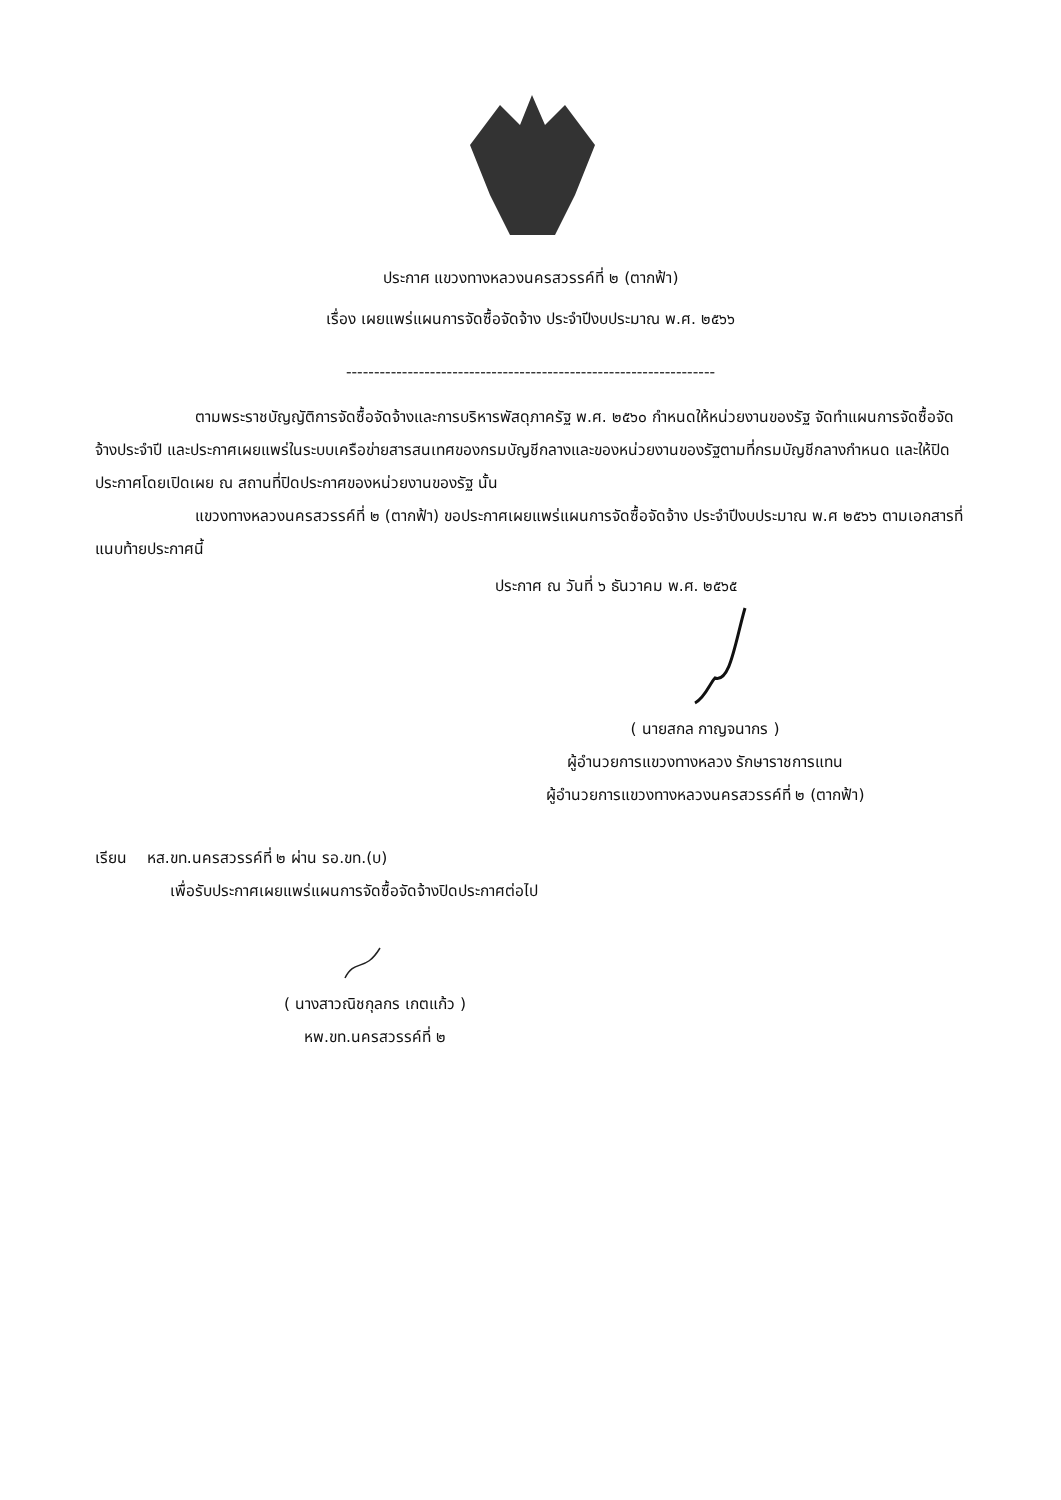ประกาศ แขวงทางหลวงนครสวรรค์ที่ ๒ (ตากฟ้า)
เรื่อง เผยแพร่แผนการจัดซื้อจัดจ้าง ประจำปีงบประมาณ พ.ศ. ๒๕๖๖
------------------------------------------------------------------
ตามพระราชบัญญัติการจัดซื้อจัดจ้างและการบริหารพัสดุภาครัฐ พ.ศ. ๒๕๖๐ กำหนดให้หน่วยงานของรัฐ จัดทำแผนการจัดซื้อจัดจ้างประจำปี และประกาศเผยแพร่ในระบบเครือข่ายสารสนเทศของกรมบัญชีกลางและของหน่วยงานของรัฐตามที่กรมบัญชีกลางกำหนด และให้ปิดประกาศโดยเปิดเผย ณ สถานที่ปิดประกาศของหน่วยงานของรัฐ นั้น
แขวงทางหลวงนครสวรรค์ที่ ๒ (ตากฟ้า) ขอประกาศเผยแพร่แผนการจัดซื้อจัดจ้าง ประจำปีงบประมาณ พ.ศ ๒๕๖๖ ตามเอกสารที่แนบท้ายประกาศนี้
ประกาศ ณ วันที่ ๖ ธันวาคม พ.ศ. ๒๕๖๕
( นายสกล กาญจนากร )
ผู้อำนวยการแขวงทางหลวง รักษาราชการแทน
ผู้อำนวยการแขวงทางหลวงนครสวรรค์ที่ ๒ (ตากฟ้า)
เรียน หส.ขท.นครสวรรค์ที่ ๒ ผ่าน รอ.ขท.(บ)
เพื่อรับประกาศเผยแพร่แผนการจัดซื้อจัดจ้างปิดประกาศต่อไป
( นางสาวณิชกุลกร เกตแก้ว )
หพ.ขท.นครสวรรค์ที่ ๒